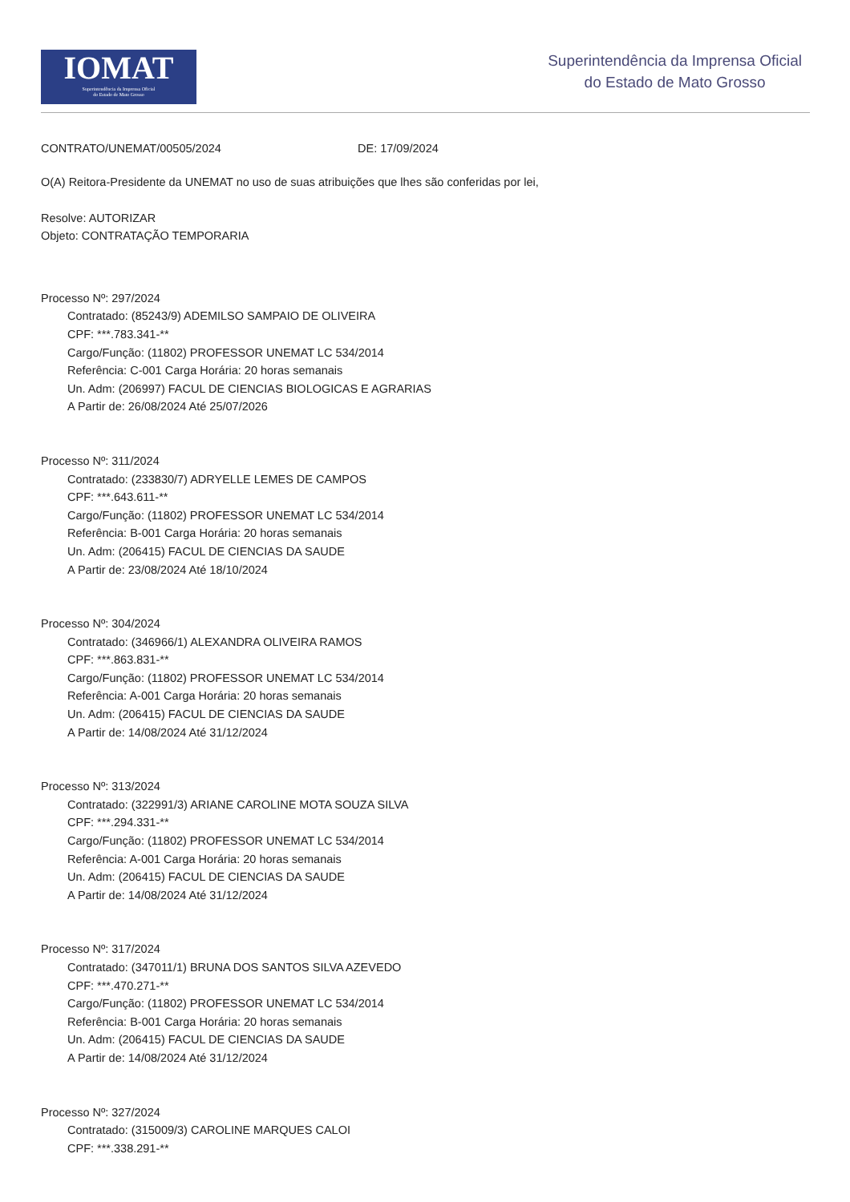IOMAT
Superintendência da Imprensa Oficial
do Estado de Mato Grosso
Superintendência da Imprensa Oficial
do Estado de Mato Grosso
CONTRATO/UNEMAT/00505/2024 DE: 17/09/2024
O(A) Reitora-Presidente da UNEMAT no uso de suas atribuições que lhes são conferidas por lei,
Resolve: AUTORIZAR
Objeto: CONTRATAÇÃO TEMPORARIA
Processo Nº: 297/2024
Contratado: (85243/9) ADEMILSO SAMPAIO DE OLIVEIRA
CPF: ***.783.341-**
Cargo/Função: (11802) PROFESSOR UNEMAT LC 534/2014
Referência: C-001 Carga Horária: 20 horas semanais
Un. Adm: (206997) FACUL DE CIENCIAS BIOLOGICAS E AGRARIAS
A Partir de: 26/08/2024 Até 25/07/2026
Processo Nº: 311/2024
Contratado: (233830/7) ADRYELLE LEMES DE CAMPOS
CPF: ***.643.611-**
Cargo/Função: (11802) PROFESSOR UNEMAT LC 534/2014
Referência: B-001 Carga Horária: 20 horas semanais
Un. Adm: (206415) FACUL DE CIENCIAS DA SAUDE
A Partir de: 23/08/2024 Até 18/10/2024
Processo Nº: 304/2024
Contratado: (346966/1) ALEXANDRA OLIVEIRA RAMOS
CPF: ***.863.831-**
Cargo/Função: (11802) PROFESSOR UNEMAT LC 534/2014
Referência: A-001 Carga Horária: 20 horas semanais
Un. Adm: (206415) FACUL DE CIENCIAS DA SAUDE
A Partir de: 14/08/2024 Até 31/12/2024
Processo Nº: 313/2024
Contratado: (322991/3) ARIANE CAROLINE MOTA SOUZA SILVA
CPF: ***.294.331-**
Cargo/Função: (11802) PROFESSOR UNEMAT LC 534/2014
Referência: A-001 Carga Horária: 20 horas semanais
Un. Adm: (206415) FACUL DE CIENCIAS DA SAUDE
A Partir de: 14/08/2024 Até 31/12/2024
Processo Nº: 317/2024
Contratado: (347011/1) BRUNA DOS SANTOS SILVA AZEVEDO
CPF: ***.470.271-**
Cargo/Função: (11802) PROFESSOR UNEMAT LC 534/2014
Referência: B-001 Carga Horária: 20 horas semanais
Un. Adm: (206415) FACUL DE CIENCIAS DA SAUDE
A Partir de: 14/08/2024 Até 31/12/2024
Processo Nº: 327/2024
Contratado: (315009/3) CAROLINE MARQUES CALOI
CPF: ***.338.291-**